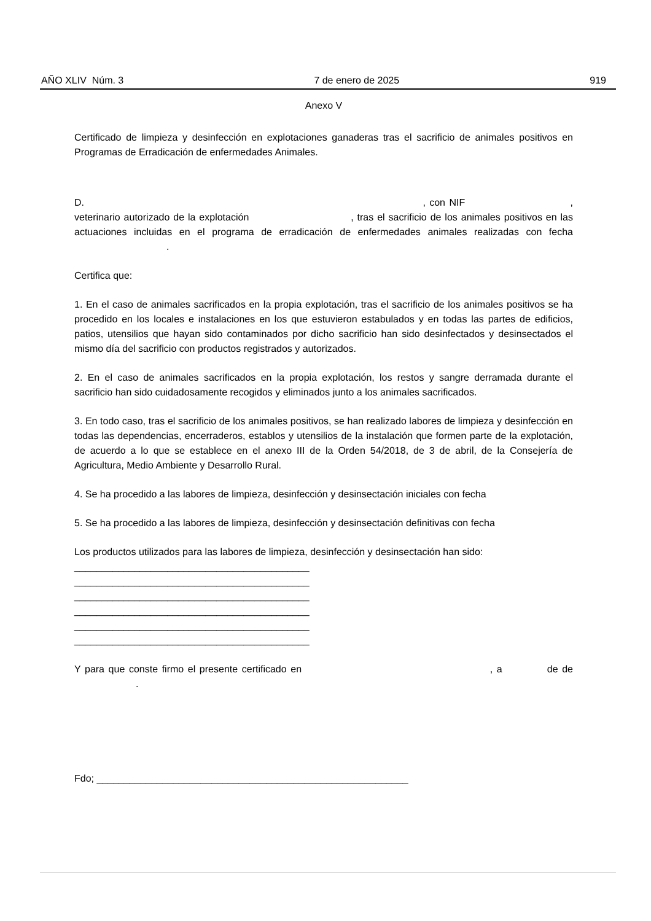AÑO XLIV Núm. 3 7 de enero de 2025 919
Anexo V
Certificado de limpieza y desinfección en explotaciones ganaderas tras el sacrificio de animales positivos en Programas de Erradicación de enfermedades Animales.
D. , con NIF , veterinario autorizado de la explotación , tras el sacrificio de los animales positivos en las actuaciones incluidas en el programa de erradicación de enfermedades animales realizadas con fecha .
Certifica que:
1. En el caso de animales sacrificados en la propia explotación, tras el sacrificio de los animales positivos se ha procedido en los locales e instalaciones en los que estuvieron estabulados y en todas las partes de edificios, patios, utensilios que hayan sido contaminados por dicho sacrificio han sido desinfectados y desinsectados el mismo día del sacrificio con productos registrados y autorizados.
2. En el caso de animales sacrificados en la propia explotación, los restos y sangre derramada durante el sacrificio han sido cuidadosamente recogidos y eliminados junto a los animales sacrificados.
3. En todo caso, tras el sacrificio de los animales positivos, se han realizado labores de limpieza y desinfección en todas las dependencias, encerraderos, establos y utensilios de la instalación que formen parte de la explotación, de acuerdo a lo que se establece en el anexo III de la Orden 54/2018, de 3 de abril, de la Consejería de Agricultura, Medio Ambiente y Desarrollo Rural.
4. Se ha procedido a las labores de limpieza, desinfección y desinsectación iniciales con fecha
5. Se ha procedido a las labores de limpieza, desinfección y desinsectación definitivas con fecha
Los productos utilizados para las labores de limpieza, desinfección y desinsectación han sido:
___________________________________________
___________________________________________
___________________________________________
___________________________________________
___________________________________________
___________________________________________
Y para que conste firmo el presente certificado en , a de de .
Fdo; _________________________________________________________